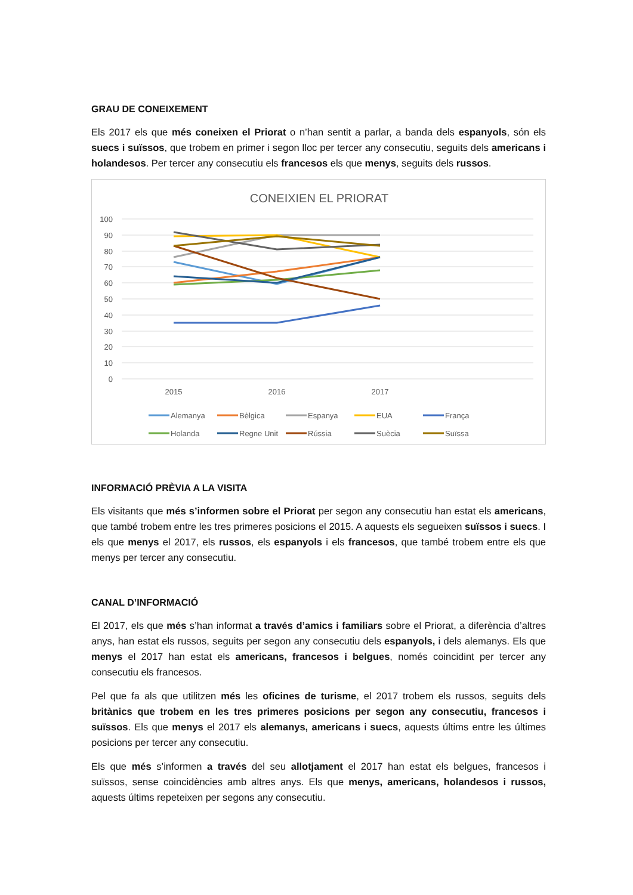GRAU DE CONEIXEMENT
Els 2017 els que més coneixen el Priorat o n’han sentit a parlar, a banda dels espanyols, són els suecs i suïssos, que trobem en primer i segon lloc per tercer any consecutiu, seguits dels americans i holandesos. Per tercer any consecutiu els francesos els que menys, seguits dels russos.
CONEIXIEN EL PRIORAT
100
90
80
70
60
50
40
30
20
10
0
2015
2016
2017
Alemanya
Bèlgica
Espanya
EUA
França
Holanda
Regne Unit
Rússia
Suècia
Suïssa
INFORMACIÓ PRÈVIA A LA VISITA
Els visitants que més s’informen sobre el Priorat per segon any consecutiu han estat els americans, que també trobem entre les tres primeres posicions el 2015. A aquests els segueixen suïssos i suecs. I els que menys el 2017, els russos, els espanyols i els francesos, que també trobem entre els que menys per tercer any consecutiu.
CANAL D’INFORMACIÓ
El 2017, els que més s’han informat a través d’amics i familiars sobre el Priorat, a diferència d’altres anys, han estat els russos, seguits per segon any consecutiu dels espanyols, i dels alemanys. Els que menys el 2017 han estat els americans, francesos i belgues, només coincidint per tercer any consecutiu els francesos.
Pel que fa als que utilitzen més les oficines de turisme, el 2017 trobem els russos, seguits dels britànics que trobem en les tres primeres posicions per segon any consecutiu, francesos i suïssos. Els que menys el 2017 els alemanys, americans i suecs, aquests últims entre les últimes posicions per tercer any consecutiu.
Els que més s’informen a través del seu allotjament el 2017 han estat els belgues, francesos i suïssos, sense coincidències amb altres anys. Els que menys, americans, holandesos i russos, aquests últims repeteixen per segons any consecutiu.